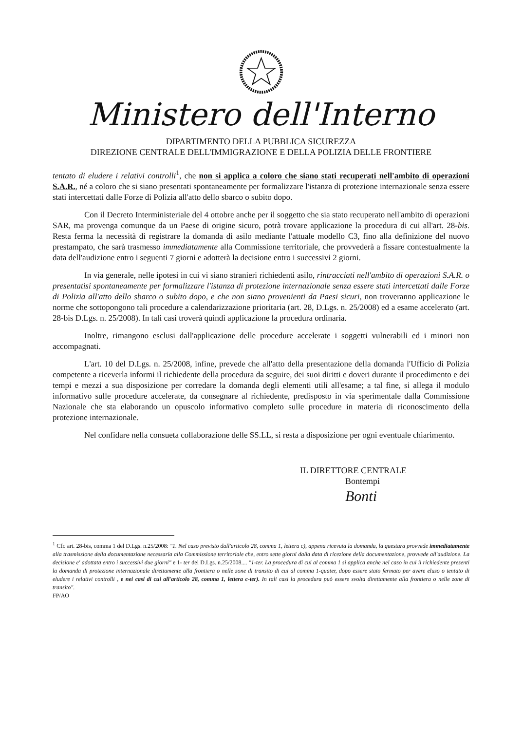Ministero dell'Interno
DIPARTIMENTO DELLA PUBBLICA SICUREZZA
DIREZIONE CENTRALE DELL'IMMIGRAZIONE E DELLA POLIZIA DELLE FRONTIERE
tentato di eludere i relativi controlli<sup>1</sup>, che non si applica a coloro che siano stati recuperati nell'ambito di operazioni S.A.R., né a coloro che si siano presentati spontaneamente per formalizzare l'istanza di protezione internazionale senza essere stati intercettati dalle Forze di Polizia all'atto dello sbarco o subito dopo.
Con il Decreto Interministeriale del 4 ottobre anche per il soggetto che sia stato recuperato nell'ambito di operazioni SAR, ma provenga comunque da un Paese di origine sicuro, potrà trovare applicazione la procedura di cui all'art. 28-bis. Resta ferma la necessità di registrare la domanda di asilo mediante l'attuale modello C3, fino alla definizione del nuovo prestampato, che sarà trasmesso immediatamente alla Commissione territoriale, che provvederà a fissare contestualmente la data dell'audizione entro i seguenti 7 giorni e adotterà la decisione entro i successivi 2 giorni.
In via generale, nelle ipotesi in cui vi siano stranieri richiedenti asilo, rintracciati nell'ambito di operazioni S.A.R. o presentatisi spontaneamente per formalizzare l'istanza di protezione internazionale senza essere stati intercettati dalle Forze di Polizia all'atto dello sbarco o subito dopo, e che non siano provenienti da Paesi sicuri, non troveranno applicazione le norme che sottopongono tali procedure a calendarizzazione prioritaria (art. 28, D.Lgs. n. 25/2008) ed a esame accelerato (art. 28-bis D.Lgs. n. 25/2008). In tali casi troverà quindi applicazione la procedura ordinaria.
Inoltre, rimangono esclusi dall'applicazione delle procedure accelerate i soggetti vulnerabili ed i minori non accompagnati.
L'art. 10 del D.Lgs. n. 25/2008, infine, prevede che all'atto della presentazione della domanda l'Ufficio di Polizia competente a riceverla informi il richiedente della procedura da seguire, dei suoi diritti e doveri durante il procedimento e dei tempi e mezzi a sua disposizione per corredare la domanda degli elementi utili all'esame; a tal fine, si allega il modulo informativo sulle procedure accelerate, da consegnare al richiedente, predisposto in via sperimentale dalla Commissione Nazionale che sta elaborando un opuscolo informativo completo sulle procedure in materia di riconoscimento della protezione internazionale.
Nel confidare nella consueta collaborazione delle SS.LL, si resta a disposizione per ogni eventuale chiarimento.
IL DIRETTORE CENTRALE
Bontempi
Bonti
<sup>1</sup> Cfr. art. 28-bis, comma 1 del D.Lgs. n.25/2008: "1. Nel caso previsto dall'articolo 28, comma 1, lettera c), appena ricevuta la domanda, la questura provvede immediatamente alla trasmissione della documentazione necessaria alla Commissione territoriale che, entro sette giorni dalla data di ricezione della documentazione, provvede all'audizione. La decisione e' adottata entro i successivi due giorni" e 1- ter del D.Lgs. n.25/2008.... "1-ter. La procedura di cui al comma 1 si applica anche nel caso in cui il richiedente presenti la domanda di protezione internazionale direttamente alla frontiera o nelle zone di transito di cui al comma 1-quater, dopo essere stato fermato per avere eluso o tentato di eludere i relativi controlli , e nei casi di cui all'articolo 28, comma 1, lettera c-ter). In tali casi la procedura può essere svolta direttamente alla frontiera o nelle zone di transito".
FP/AO